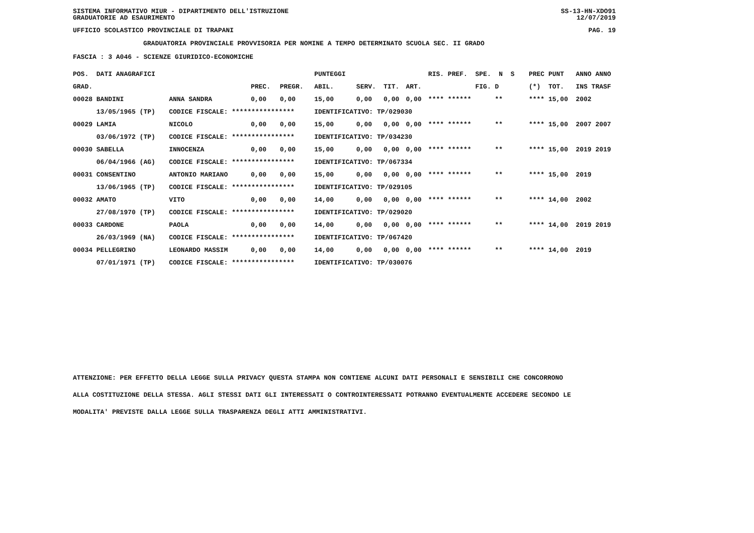SISTEMA INFORMATIVO MIUR - DIPARTIMENTO DELL'ISTRUZIONE SS-13-HN-XDO91
GRADUATORIE AD ESAURIMENTO 12/07/2019
UFFICIO SCOLASTICO PROVINCIALE DI TRAPANI PAG. 19
GRADUATORIA PROVINCIALE PROVVISORIA PER NOMINE A TEMPO DETERMINATO SCUOLA SEC. II GRADO
FASCIA : 3 A046 - SCIENZE GIURIDICO-ECONOMICHE
| POS. DATI ANAGRAFICI | | | | PUNTEGGI | | | | RIS. PREF. SPE. N S | PREC PUNT | ANNO ANNO |
| --- | --- | --- | --- | --- | --- | --- | --- | --- | --- | --- |
| GRAD. | | PREC. | PREGR. | ABIL. | SERV. | TIT. | ART. | FIG. D | (*) TOT. | INS TRASF |
| 00028 BANDINI | ANNA SANDRA | 0,00 | 0,00 | 15,00 | 0,00 | 0,00 | 0,00 | **** ****** ** | **** 15,00 | 2002 |
| 13/05/1965 (TP) | CODICE FISCALE: **************** | | | IDENTIFICATIVO: TP/029030 | | | | | | |
| 00029 LAMIA | NICOLO | 0,00 | 0,00 | 15,00 | 0,00 | 0,00 | 0,00 | **** ****** ** | **** 15,00 | 2007 2007 |
| 03/06/1972 (TP) | CODICE FISCALE: **************** | | | IDENTIFICATIVO: TP/034230 | | | | | | |
| 00030 SABELLA | INNOCENZA | 0,00 | 0,00 | 15,00 | 0,00 | 0,00 | 0,00 | **** ****** ** | **** 15,00 | 2019 2019 |
| 06/04/1966 (AG) | CODICE FISCALE: **************** | | | IDENTIFICATIVO: TP/067334 | | | | | | |
| 00031 CONSENTINO | ANTONIO MARIANO | 0,00 | 0,00 | 15,00 | 0,00 | 0,00 | 0,00 | **** ****** ** | **** 15,00 | 2019 |
| 13/06/1965 (TP) | CODICE FISCALE: **************** | | | IDENTIFICATIVO: TP/029105 | | | | | | |
| 00032 AMATO | VITO | 0,00 | 0,00 | 14,00 | 0,00 | 0,00 | 0,00 | **** ****** ** | **** 14,00 | 2002 |
| 27/08/1970 (TP) | CODICE FISCALE: **************** | | | IDENTIFICATIVO: TP/029020 | | | | | | |
| 00033 CARDONE | PAOLA | 0,00 | 0,00 | 14,00 | 0,00 | 0,00 | 0,00 | **** ****** ** | **** 14,00 | 2019 2019 |
| 26/03/1969 (NA) | CODICE FISCALE: **************** | | | IDENTIFICATIVO: TP/067420 | | | | | | |
| 00034 PELLEGRINO | LEONARDO MASSIM | 0,00 | 0,00 | 14,00 | 0,00 | 0,00 | 0,00 | **** ****** ** | **** 14,00 | 2019 |
| 07/01/1971 (TP) | CODICE FISCALE: **************** | | | IDENTIFICATIVO: TP/030076 | | | | | | |
ATTENZIONE: PER EFFETTO DELLA LEGGE SULLA PRIVACY QUESTA STAMPA NON CONTIENE ALCUNI DATI PERSONALI E SENSIBILI CHE CONCORRONO
ALLA COSTITUZIONE DELLA STESSA. AGLI STESSI DATI GLI INTERESSATI O CONTROINTERESSATI POTRANNO EVENTUALMENTE ACCEDERE SECONDO LE
MODALITA' PREVISTE DALLA LEGGE SULLA TRASPARENZA DEGLI ATTI AMMINISTRATIVI.